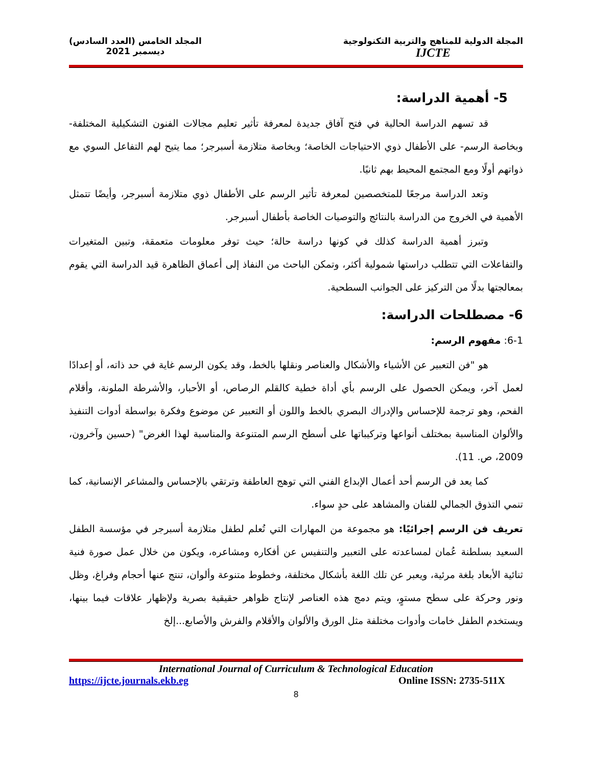المجلة الدولية للمناهج والتربية التكنولوجية
IJCTE
المجلد الخامس (العدد السادس)
ديسمبر 2021
5- أهمية الدراسة:
قد تسهم الدراسة الحالية في فتح آفاق جديدة لمعرفة تأثير تعليم مجالات الفنون التشكيلية المختلفة- وبخاصة الرسم- على الأطفال ذوي الاحتياجات الخاصة؛ وبخاصة متلازمة أسبرجر؛ مما يتيح لهم التفاعل السوي مع ذواتهم أولًا ومع المجتمع المحيط بهم ثانيًا.
وتعد الدراسة مرجعًا للمتخصصين لمعرفة تأثير الرسم على الأطفال ذوي متلازمة أسبرجر، وأيضًا تتمثل الأهمية في الخروج من الدراسة بالنتائج والتوصيات الخاصة بأطفال أسبرجر.
وتبرز أهمية الدراسة كذلك في كونها دراسة حالة؛ حيث توفر معلومات متعمقة، وتبين المتغيرات والتفاعلات التي تتطلب دراستها شمولية أكثر، وتمكن الباحث من النفاذ إلى أعماق الظاهرة قيد الدراسة التي يقوم بمعالجتها بدلًا من التركيز على الجوانب السطحية.
6- مصطلحات الدراسة:
6-1: مفهوم الرسم:
هو "فن التعبير عن الأشياء والأشكال والعناصر ونقلها بالخط، وقد يكون الرسم غاية في حد ذاته، أو إعدادًا لعمل آخر، ويمكن الحصول على الرسم بأي أداة خطية كالقلم الرصاص، أو الأحبار، والأشرطة الملونة، وأقلام الفحم، وهو ترجمة للإحساس والإدراك البصري بالخط واللون أو التعبير عن موضوع وفكرة بواسطة أدوات التنفيذ والألوان المناسبة بمختلف أنواعها وتركيباتها على أسطح الرسم المتنوعة والمناسبة لهذا الغرض" (حسين وآخرون، 2009، ص. 11).
كما يعد فن الرسم أحد أعمال الإبداع الفني التي توهج العاطفة وترتقي بالإحساس والمشاعر الإنسانية، كما تنمي التذوق الجمالي للفنان والمشاهد على حدٍ سواء.
تعريف فن الرسم إجرائيًا: هو مجموعة من المهارات التي تُعلم لطفل متلازمة أسبرجر في مؤسسة الطفل السعيد بسلطنة عُمان لمساعدته على التعبير والتنفيس عن أفكاره ومشاعره، ويكون من خلال عمل صورة فنية ثنائية الأبعاد بلغة مرئية، ويعبر عن تلك اللغة بأشكال مختلفة، وخطوط متنوعة وألوان، تنتج عنها أحجام وفراغ، وظل ونور وحركة على سطح مستوٍ، ويتم دمج هذه العناصر لإنتاج ظواهر حقيقية بصرية ولإظهار علاقات فيما بينها، ويستخدم الطفل خامات وأدوات مختلفة مثل الورق والألوان والأقلام والفرش والأصابع...إلخ
International Journal of Curriculum & Technological Education
https://ijcte.journals.ekb.eg Online ISSN: 2735-511X
8